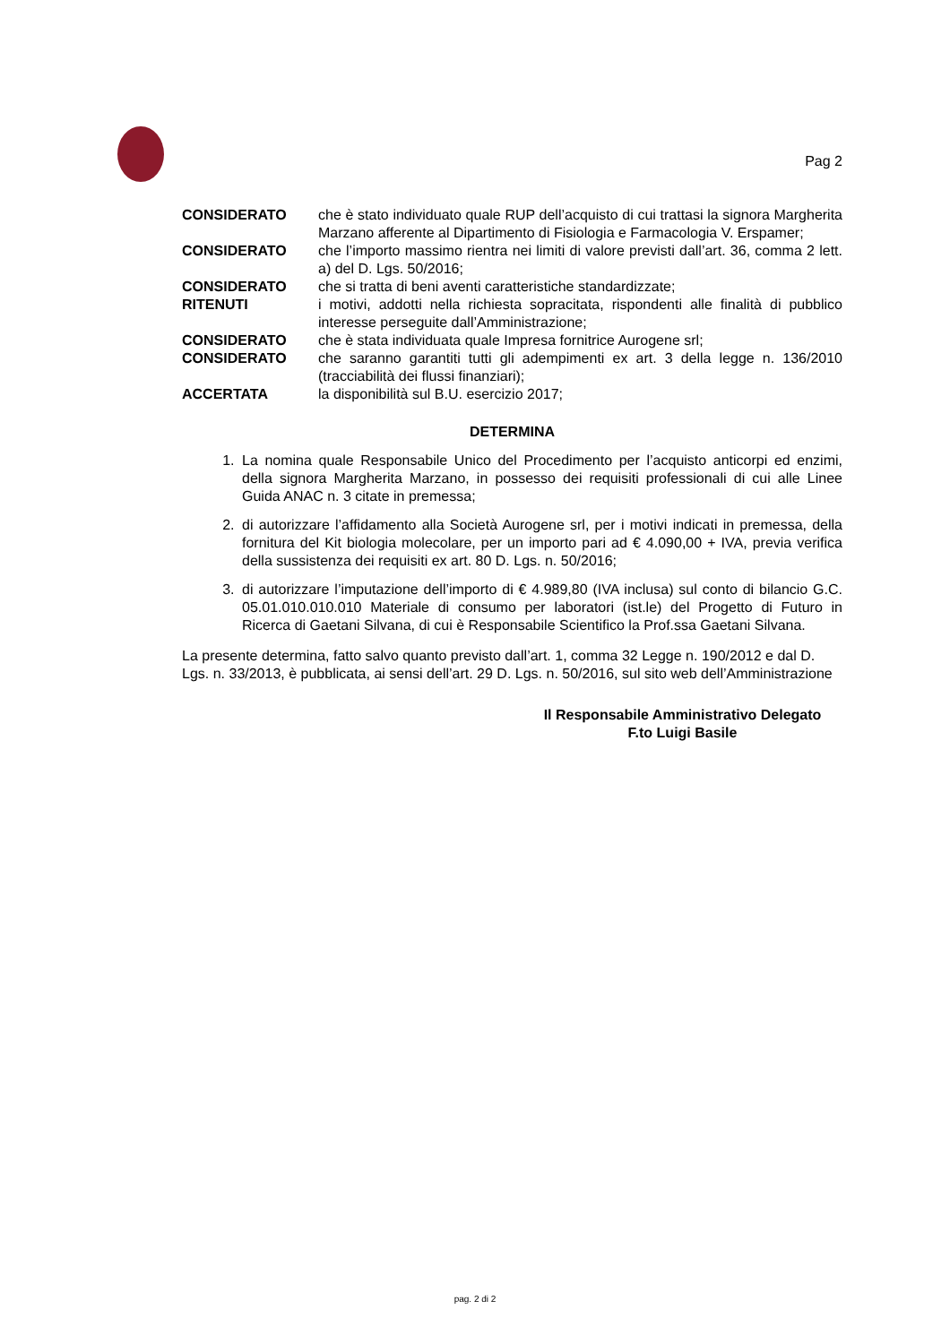Pag 2
| CONSIDERATO | che è stato individuato quale RUP dell’acquisto di cui trattasi la signora Margherita Marzano afferente al Dipartimento di Fisiologia e Farmacologia V. Erspamer; |
| CONSIDERATO | che l’importo massimo rientra nei limiti di valore previsti dall’art. 36, comma 2 lett. a) del D. Lgs. 50/2016; |
| CONSIDERATO | che si tratta di beni aventi caratteristiche standardizzate; |
| RITENUTI | i motivi, addotti nella richiesta sopracitata, rispondenti alle finalità di pubblico interesse perseguite dall’Amministrazione; |
| CONSIDERATO | che è stata individuata quale Impresa fornitrice Aurogene srl; |
| CONSIDERATO | che saranno garantiti tutti gli adempimenti ex art. 3 della legge n. 136/2010 (tracciabilità dei flussi finanziari); |
| ACCERTATA | la disponibilità sul B.U. esercizio 2017; |
DETERMINA
1. La nomina quale Responsabile Unico del Procedimento per l’acquisto anticorpi ed enzimi, della signora Margherita Marzano, in possesso dei requisiti professionali di cui alle Linee Guida ANAC n. 3 citate in premessa;
2. di autorizzare l’affidamento alla Società Aurogene srl, per i motivi indicati in premessa, della fornitura del Kit biologia molecolare, per un importo pari ad € 4.090,00 + IVA, previa verifica della sussistenza dei requisiti ex art. 80 D. Lgs. n. 50/2016;
3. di autorizzare l’imputazione dell’importo di € 4.989,80 (IVA inclusa) sul conto di bilancio G.C. 05.01.010.010.010 Materiale di consumo per laboratori (ist.le) del Progetto di Futuro in Ricerca di Gaetani Silvana, di cui è Responsabile Scientifico la Prof.ssa Gaetani Silvana.
La presente determina, fatto salvo quanto previsto dall’art. 1, comma 32 Legge n. 190/2012 e dal D. Lgs. n. 33/2013, è pubblicata, ai sensi dell’art. 29 D. Lgs. n. 50/2016, sul sito web dell’Amministrazione
Il Responsabile Amministrativo Delegato
F.to Luigi Basile
pag. 2 di 2